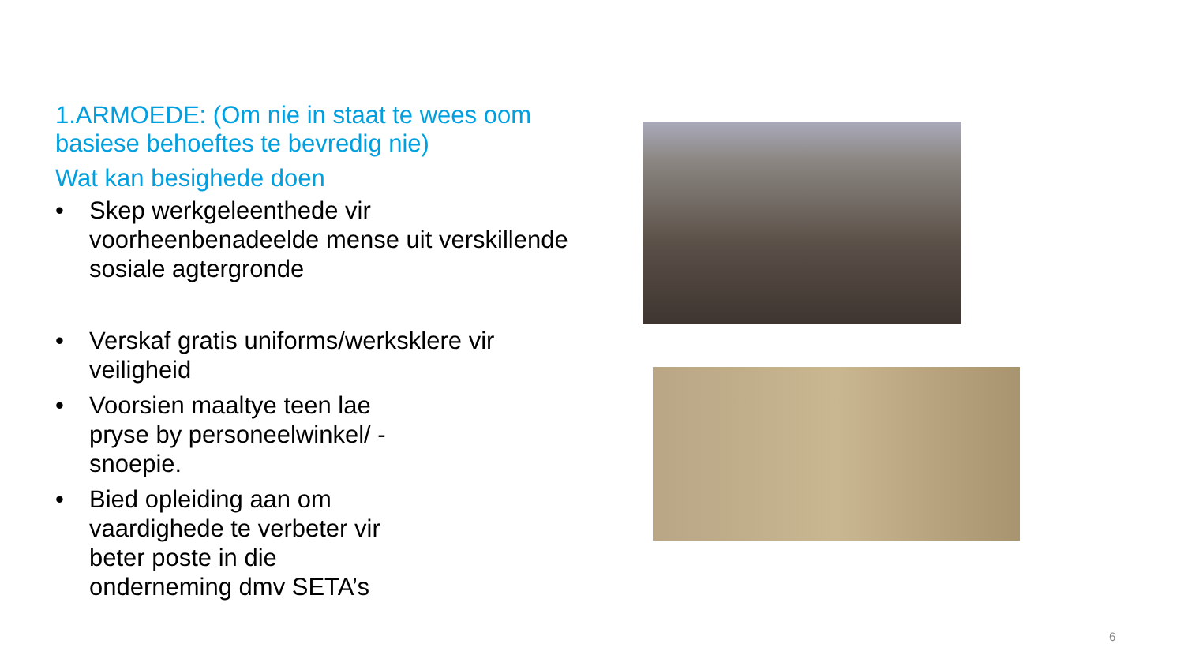1.ARMOEDE: (Om nie in staat te wees oom basiese behoeftes te bevredig nie)
Wat kan besighede doen
• Skep werkgeleenthede vir voorheenbenadeelde mense uit verskillende sosiale agtergronde
• Verskaf gratis uniforms/werksklere vir veiligheid
• Voorsien maaltye teen lae pryse by personeelwinkel/ -snoepie.
• Bied opleiding aan om vaardighede te verbeter vir beter poste in die onderneming dmv SETA’s
6